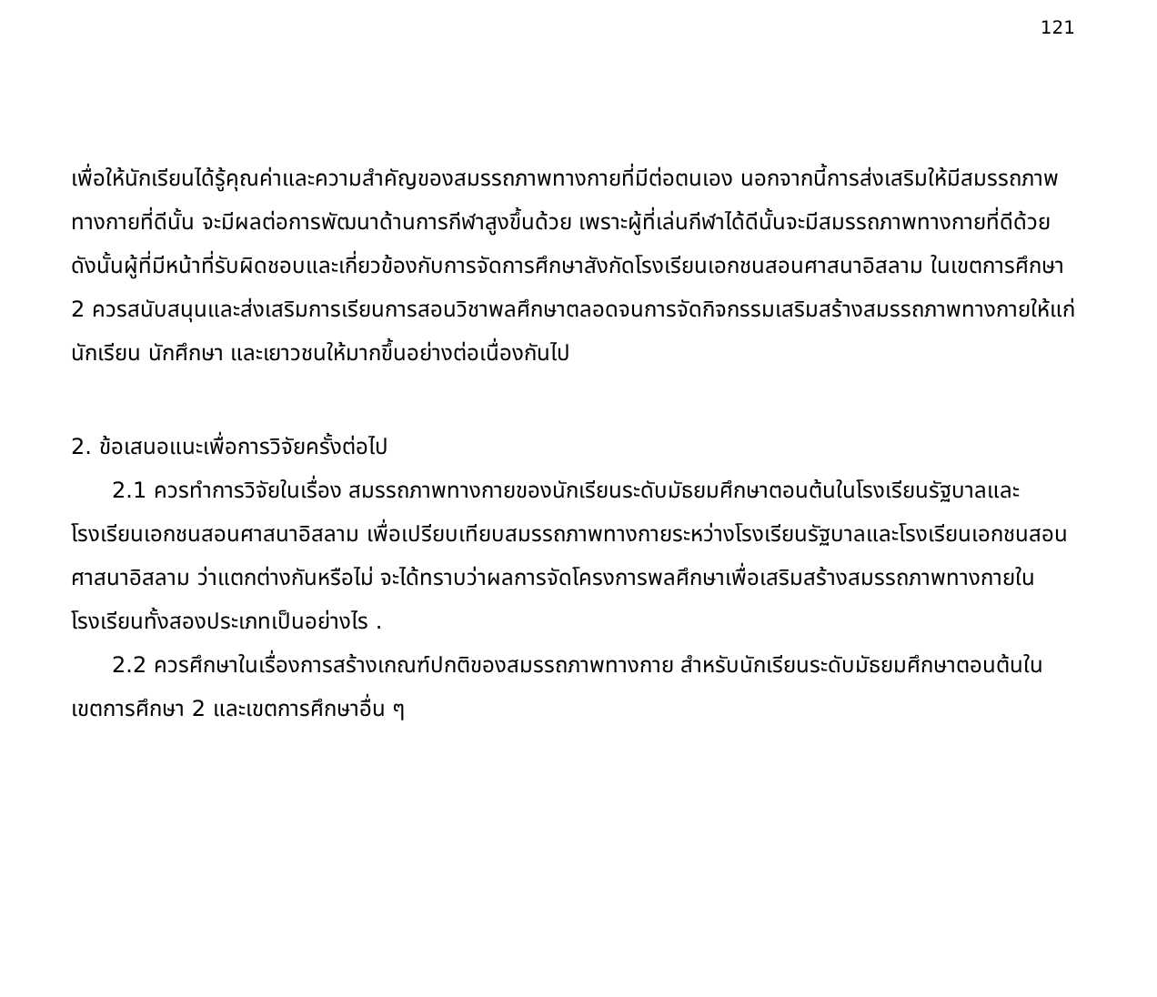121
เพื่อให้นักเรียนได้รู้คุณค่าและความสำคัญของสมรรถภาพทางกายที่มีต่อตนเอง นอกจากนี้การส่งเสริมให้มีสมรรถภาพทางกายที่ดีนั้น จะมีผลต่อการพัฒนาด้านการกีฬาสูงขึ้นด้วย เพราะผู้ที่เล่นกีฬาได้ดีนั้นจะมีสมรรถภาพทางกายที่ดีด้วย ดังนั้นผู้ที่มีหน้าที่รับผิดชอบและเกี่ยวข้องกับการจัดการศึกษาสังกัดโรงเรียนเอกชนสอนศาสนาอิสลาม ในเขตการศึกษา 2 ควรสนับสนุนและส่งเสริมการเรียนการสอนวิชาพลศึกษาตลอดจนการจัดกิจกรรมเสริมสร้างสมรรถภาพทางกายให้แก่นักเรียน นักศึกษา และเยาวชนให้มากขึ้นอย่างต่อเนื่องกันไป
2. ข้อเสนอแนะเพื่อการวิจัยครั้งต่อไป
2.1 ควรทำการวิจัยในเรื่อง สมรรถภาพทางกายของนักเรียนระดับมัธยมศึกษาตอนต้นในโรงเรียนรัฐบาลและโรงเรียนเอกชนสอนศาสนาอิสลาม เพื่อเปรียบเทียบสมรรถภาพทางกายระหว่างโรงเรียนรัฐบาลและโรงเรียนเอกชนสอนศาสนาอิสลาม ว่าแตกต่างกันหรือไม่ จะได้ทราบว่าผลการจัดโครงการพลศึกษาเพื่อเสริมสร้างสมรรถภาพทางกายในโรงเรียนทั้งสองประเภทเป็นอย่างไร .
2.2 ควรศึกษาในเรื่องการสร้างเกณฑ์ปกติของสมรรถภาพทางกาย สำหรับนักเรียนระดับมัธยมศึกษาตอนต้นในเขตการศึกษา 2 และเขตการศึกษาอื่น ๆ